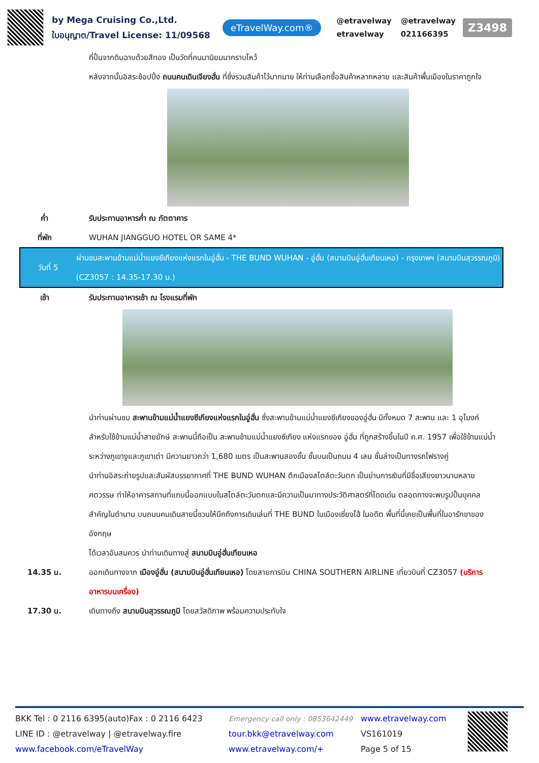by Mega Cruising Co.,Ltd.
ใบอนุญาต/Travel License: 11/09568
eTravelWay.com®
@etravelway @etravelway etravelway 021166395
Z3498
ที่ปั้นจากดินฉาบด้วยสีทอง เป็นวัดที่คนมานิยมมากราบไหว้
หลังจากนั้นอิสระช้อปปิ้ง ถนนคนเดินเจียงฮั่น ที่ซึ่งรวมสินค้าไว้มากมาย ให้ท่านเลือกซื้อสินค้าหลากหลาย และสินค้าพื้นเมืองในราคาถูกใจ
ค่ำ รับประทานอาหารค่ำ ณ ภัตตาคาร
ที่พัก WUHAN JIANGGUO HOTEL OR SAME 4*
วันที่ 5
ผ่านชมสะพานข้ามแม่น้ำแยงซีเกียงแห่งแรกในอู่ฮั่น - THE BUND WUHAN - อู่ฮั่น (สนามบินอู่ฮั่นเทียนเหอ) - กรุงเทพฯ (สนามบินสุวรรณภูมิ) (CZ3057 : 14.35-17.30 น.)
เช้า รับประทานอาหารเช้า ณ โรงแรมที่พัก
นำท่านผ่านชม สะพานข้ามแม่น้ำแยงซีเกียงแห่งแรกในอู่ฮั่น ซึ่งสะพานข้ามแม่น้ำแยงซีเกียงของอู่ฮั่น มีทั้งหมด 7 สะพาน และ 1 อุโมงค์ สำหรับใช้ข้ามแม่น้ำสายยักษ์ สะพานนี้ถือเป็น สะพานข้ามแม่น้ำแยงซีเกียง แห่งแรกของ อู่ฮั่น ที่ถูกสร้างขึ้นในปี ค.ศ. 1957 เพื่อใช้ข้ามแม่น้ำระหว่างภูเขางูและภูเขาเต่า มีความยาวกว่า 1,680 เมตร เป็นสะพานสองชั้น ชั้นบนเป็นถนน 4 เลน ชั้นล่างเป็นทางรถไฟรางคู่
นำท่านอิสระถ่ายรูปและสัมผัสบรรยากาศที่ THE BUND WUHAN ตึกเมืองสไตล์ตะวันตก เป็นย่านการเงินที่มีชื่อเสียงยาวนานหลายศตวรรษ ทำให้อาคารสถานที่แถบนี้ออกแบบในสไตล์ตะวันตกและมีความเป็นมาทางประวัติศาสตร์ที่โดดเด่น ตลอดทางจะพบรูปปั้นบุคคลสำคัญในตำนาน บนถนนคนเดินสายนี้ชวนให้นึกถึงการเดินเล่นที่ THE BUND ในเมืองเซี่ยงไฮ้ ในอดีต พื้นที่นี้เคยเป็นพื้นที่ในอารักขาของอังกฤษ
ได้เวลาอันสมควร นำท่านเดินทางสู่ สนามบินอู่ฮั่นเทียนเหอ
14.35 น. ออกเดินทางจาก เมืองอู่ฮั่น (สนามบินอู่ฮั่นเทียนเหอ) โดยสายการบิน CHINA SOUTHERN AIRLINE เที่ยวบินที่ CZ3057 (บริการอาหารบนเครื่อง)
17.30 น. เดินทางถึง สนามบินสุวรรณภูมิ โดยสวัสดิภาพ พร้อมความประทับใจ
BKK Tel : 0 2116 6395(auto)Fax : 0 2116 6423
LINE ID : @etravelway | @etravelway.fire
www.facebook.com/eTravelWay
Emergency call only : 0853642449
tour.bkk@etravelway.com
www.etravelway.com/+
www.etravelway.com
VS161019
Page 5 of 15